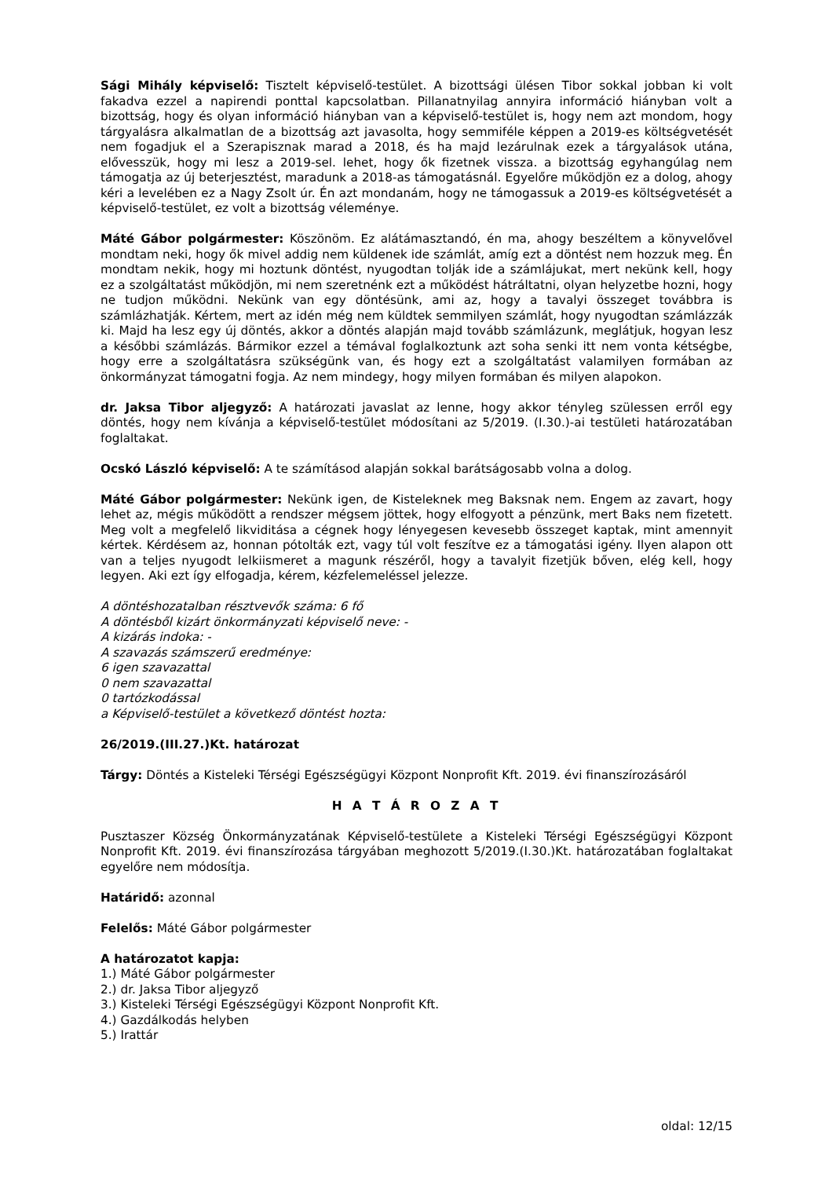Sági Mihály képviselő: Tisztelt képviselő-testület. A bizottsági ülésen Tibor sokkal jobban ki volt fakadva ezzel a napirendi ponttal kapcsolatban. Pillanatnyilag annyira információ hiányban volt a bizottság, hogy és olyan információ hiányban van a képviselő-testület is, hogy nem azt mondom, hogy tárgyalásra alkalmatlan de a bizottság azt javasolta, hogy semmiféle képpen a 2019-es költségvetését nem fogadjuk el a Szerapisznak marad a 2018, és ha majd lezárulnak ezek a tárgyalások utána, elővesszük, hogy mi lesz a 2019-sel. lehet, hogy ők fizetnek vissza. a bizottság egyhangúlag nem támogatja az új beterjesztést, maradunk a 2018-as támogatásnál. Egyelőre működjön ez a dolog, ahogy kéri a levelében ez a Nagy Zsolt úr. Én azt mondanám, hogy ne támogassuk a 2019-es költségvetését a képviselő-testület, ez volt a bizottság véleménye.
Máté Gábor polgármester: Köszönöm. Ez alátámasztandó, én ma, ahogy beszéltem a könyvelővel mondtam neki, hogy ők mivel addig nem küldenek ide számlát, amíg ezt a döntést nem hozzuk meg. Én mondtam nekik, hogy mi hoztunk döntést, nyugodtan tolják ide a számlájukat, mert nekünk kell, hogy ez a szolgáltatást működjön, mi nem szeretnénk ezt a működést hátráltatni, olyan helyzetbe hozni, hogy ne tudjon működni. Nekünk van egy döntésünk, ami az, hogy a tavalyi összeget továbbra is számlázhatják. Kértem, mert az idén még nem küldtek semmilyen számlát, hogy nyugodtan számlázzák ki. Majd ha lesz egy új döntés, akkor a döntés alapján majd tovább számlázunk, meglátjuk, hogyan lesz a későbbi számlázás. Bármikor ezzel a témával foglalkoztunk azt soha senki itt nem vonta kétségbe, hogy erre a szolgáltatásra szükségünk van, és hogy ezt a szolgáltatást valamilyen formában az önkormányzat támogatni fogja. Az nem mindegy, hogy milyen formában és milyen alapokon.
dr. Jaksa Tibor aljegyző: A határozati javaslat az lenne, hogy akkor tényleg szülessen erről egy döntés, hogy nem kívánja a képviselő-testület módosítani az 5/2019. (I.30.)-ai testületi határozatában foglaltakat.
Ocskó László képviselő: A te számításod alapján sokkal barátságosabb volna a dolog.
Máté Gábor polgármester: Nekünk igen, de Kisteleknek meg Baksnak nem. Engem az zavart, hogy lehet az, mégis működött a rendszer mégsem jöttek, hogy elfogyott a pénzünk, mert Baks nem fizetett. Meg volt a megfelelő likviditása a cégnek hogy lényegesen kevesebb összeget kaptak, mint amennyit kértek. Kérdésem az, honnan pótolták ezt, vagy túl volt feszítve ez a támogatási igény. Ilyen alapon ott van a teljes nyugodt lelkiismeret a magunk részéről, hogy a tavalyit fizetjük bőven, elég kell, hogy legyen. Aki ezt így elfogadja, kérem, kézfelemeléssel jelezze.
A döntéshozatalban résztvevők száma: 6 fő
A döntésből kizárt önkormányzati képviselő neve: -
A kizárás indoka: -
A szavazás számszerű eredménye:
6 igen szavazattal
0 nem szavazattal
0 tartózkodással
a Képviselő-testület a következő döntést hozta:
26/2019.(III.27.)Kt. határozat
Tárgy: Döntés a Kisteleki Térségi Egészségügyi Központ Nonprofit Kft. 2019. évi finanszírozásáról
H A T Á R O Z A T
Pusztaszer Község Önkormányzatának Képviselő-testülete a Kisteleki Térségi Egészségügyi Központ Nonprofit Kft. 2019. évi finanszírozása tárgyában meghozott 5/2019.(I.30.)Kt. határozatában foglaltakat egyelőre nem módosítja.
Határidő: azonnal
Felelős: Máté Gábor polgármester
A határozatot kapja:
1.) Máté Gábor polgármester
2.) dr. Jaksa Tibor aljegyző
3.) Kisteleki Térségi Egészségügyi Központ Nonprofit Kft.
4.) Gazdálkodás helyben
5.) Irattár
oldal: 12/15